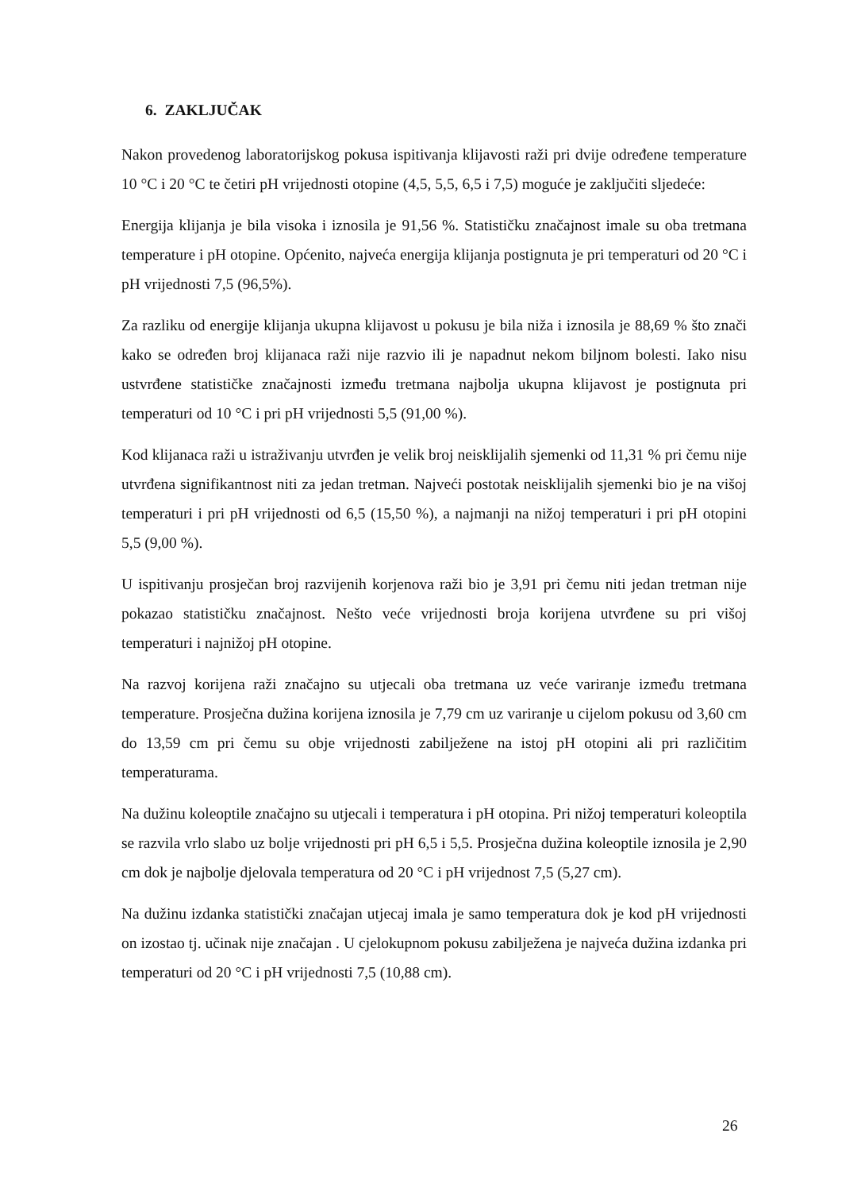6. ZAKLJUČAK
Nakon provedenog laboratorijskog pokusa ispitivanja klijavosti raži pri dvije određene temperature 10 °C i 20 °C te četiri pH vrijednosti otopine (4,5, 5,5, 6,5 i 7,5) moguće je zaključiti sljedeće:
Energija klijanja je bila visoka i iznosila je 91,56 %. Statističku značajnost imale su oba tretmana temperature i pH otopine. Općenito, najveća energija klijanja postignuta je pri temperaturi od 20 °C i pH vrijednosti 7,5 (96,5%).
Za razliku od energije klijanja ukupna klijavost u pokusu je bila niža i iznosila je 88,69 % što znači kako se određen broj klijanaca raži nije razvio ili je napadnut nekom biljnom bolesti. Iako nisu ustvrđene statističke značajnosti između tretmana najbolja ukupna klijavost je postignuta pri temperaturi od 10 °C i pri pH vrijednosti 5,5 (91,00 %).
Kod klijanaca raži u istraživanju utvrđen je velik broj neisklijalih sjemenki od 11,31 % pri čemu nije utvrđena signifikantnost niti za jedan tretman. Najveći postotak neisklijalih sjemenki bio je na višoj temperaturi i pri pH vrijednosti od 6,5 (15,50 %), a najmanji na nižoj temperaturi i pri pH otopini 5,5 (9,00 %).
U ispitivanju prosječan broj razvijenih korjenova raži bio je 3,91 pri čemu niti jedan tretman nije pokazao statističku značajnost. Nešto veće vrijednosti broja korijena utvrđene su pri višoj temperaturi i najnižoj pH otopine.
Na razvoj korijena raži značajno su utjecali oba tretmana uz veće variranje između tretmana temperature. Prosječna dužina korijena iznosila je 7,79 cm uz variranje u cijelom pokusu od 3,60 cm do 13,59 cm pri čemu su obje vrijednosti zabilježene na istoj pH otopini ali pri različitim temperaturama.
Na dužinu koleoptile značajno su utjecali i temperatura i pH otopina. Pri nižoj temperaturi koleoptila se razvila vrlo slabo uz bolje vrijednosti pri pH 6,5 i 5,5. Prosječna dužina koleoptile iznosila je 2,90 cm dok je najbolje djelovala temperatura od 20 °C i pH vrijednost 7,5 (5,27 cm).
Na dužinu izdanka statistički značajan utjecaj imala je samo temperatura dok je kod pH vrijednosti on izostao tj. učinak nije značajan . U cjelokupnom pokusu zabilježena je najveća dužina izdanka pri temperaturi od 20 °C i pH vrijednosti 7,5 (10,88 cm).
26